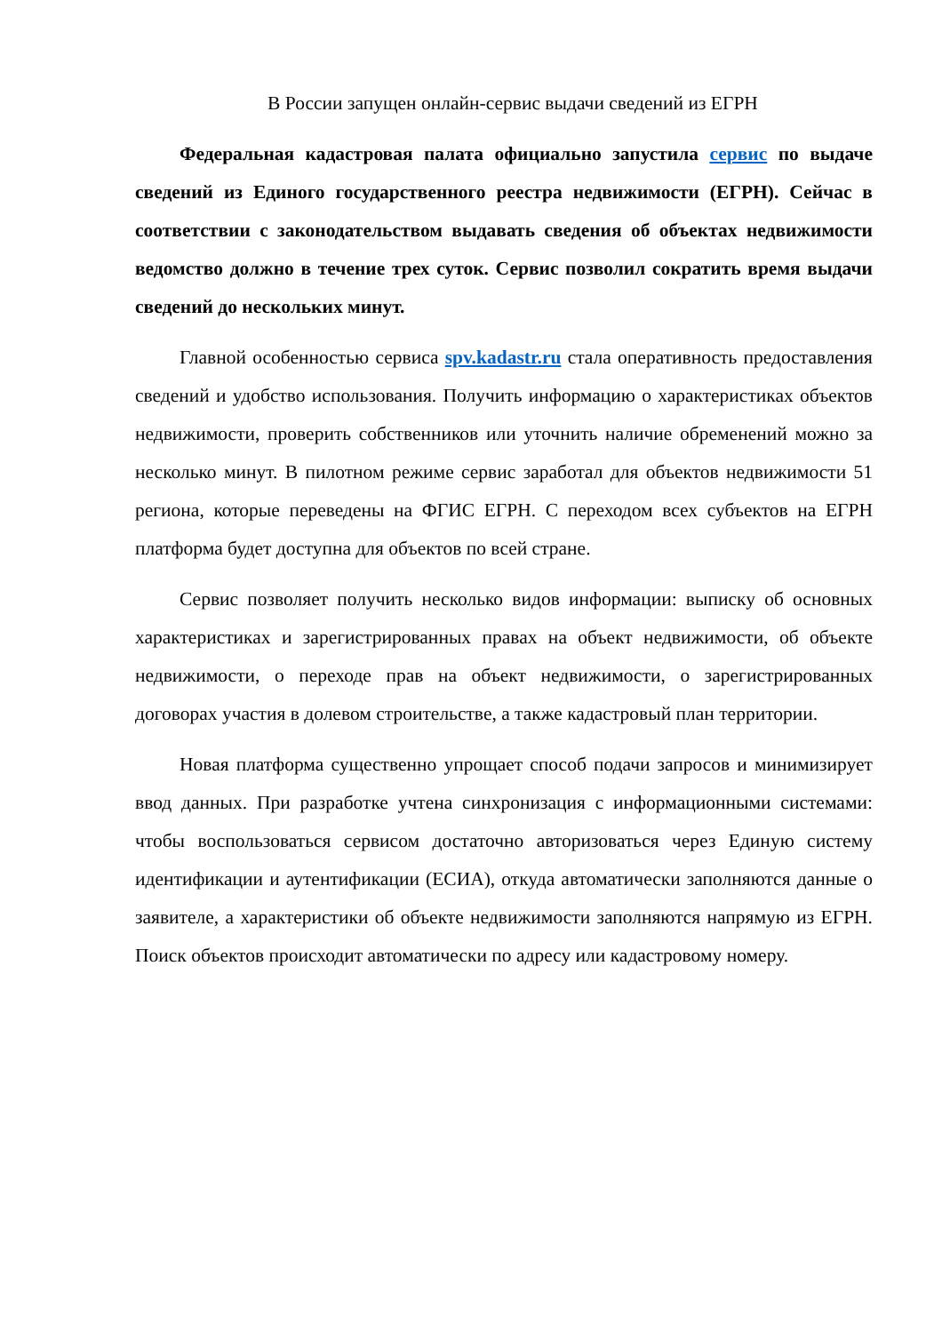В России запущен онлайн-сервис выдачи сведений из ЕГРН
Федеральная кадастровая палата официально запустила сервис по выдаче сведений из Единого государственного реестра недвижимости (ЕГРН). Сейчас в соответствии с законодательством выдавать сведения об объектах недвижимости ведомство должно в течение трех суток. Сервис позволил сократить время выдачи сведений до нескольких минут.
Главной особенностью сервиса spv.kadastr.ru стала оперативность предоставления сведений и удобство использования. Получить информацию о характеристиках объектов недвижимости, проверить собственников или уточнить наличие обременений можно за несколько минут. В пилотном режиме сервис заработал для объектов недвижимости 51 региона, которые переведены на ФГИС ЕГРН. С переходом всех субъектов на ЕГРН платформа будет доступна для объектов по всей стране.
Сервис позволяет получить несколько видов информации: выписку об основных характеристиках и зарегистрированных правах на объект недвижимости, об объекте недвижимости, о переходе прав на объект недвижимости, о зарегистрированных договорах участия в долевом строительстве, а также кадастровый план территории.
Новая платформа существенно упрощает способ подачи запросов и минимизирует ввод данных. При разработке учтена синхронизация с информационными системами: чтобы воспользоваться сервисом достаточно авторизоваться через Единую систему идентификации и аутентификации (ЕСИА), откуда автоматически заполняются данные о заявителе, а характеристики об объекте недвижимости заполняются напрямую из ЕГРН. Поиск объектов происходит автоматически по адресу или кадастровому номеру.